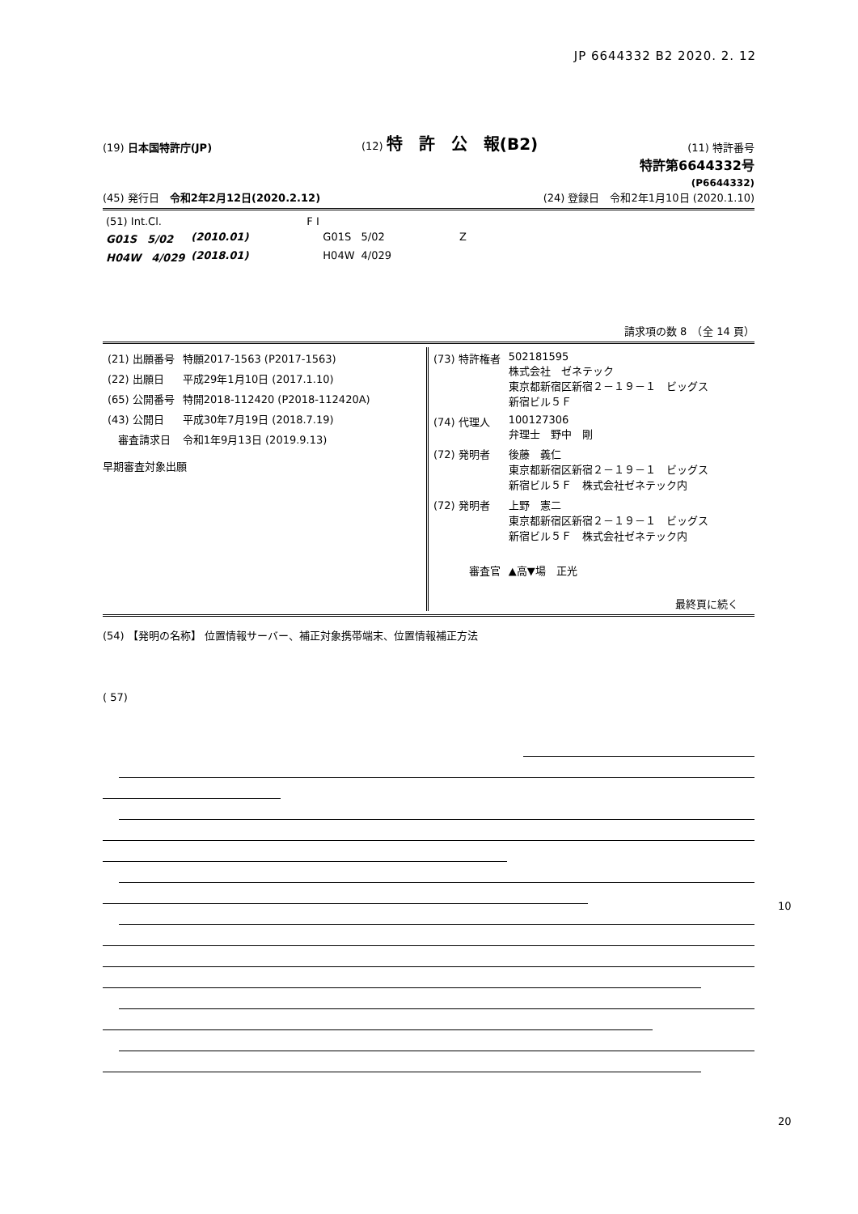JP 6644332 B2 2020. 2. 12
(19) 日本国特許庁(JP) (12) 特　許　公　報(B2) (11) 特許番号
特許第6644332号
(P6644332)
(45) 発行日　令和2年2月12日(2020.2.12) (24) 登録日　令和2年1月10日 (2020.1.10)
| (51) Int.Cl. | | | F I | | |
| G01S 5/02 | (2010.01) | | G01S | 5/02 | Z |
| H04W 4/029 | (2018.01) | | H04W | 4/029 | |
請求項の数 8　（全 14 頁）
| (21) 出願番号 | 特願2017-1563 (P2017-1563) |
| (22) 出願日 | 平成29年1月10日 (2017.1.10) |
| (65) 公開番号 | 特開2018-112420 (P2018-112420A) |
| (43) 公開日 | 平成30年7月19日 (2018.7.19) |
| 審査請求日 | 令和1年9月13日 (2019.9.13) |
早期審査対象出願
| (73) 特許権者 | 502181595 株式会社 ゼネテック 東京都新宿区新宿２－１９－１ ビッグス 新宿ビル５Ｆ |
| (74) 代理人 | 100127306 弁理士 野中 剛 |
| (72) 発明者 | 後藤 義仁 東京都新宿区新宿２－１９－１ ビッグス 新宿ビル５Ｆ 株式会社ゼネテック内 |
| (72) 発明者 | 上野 憲二 東京都新宿区新宿２－１９－１ ビッグス 新宿ビル５Ｆ 株式会社ゼネテック内 |
| 審査官 | ▲高▼場 正光 |
最終頁に続く
(54) 【発明の名称】 位置情報サーバー、補正対象携帯端末、位置情報補正方法
( 57)
10
20